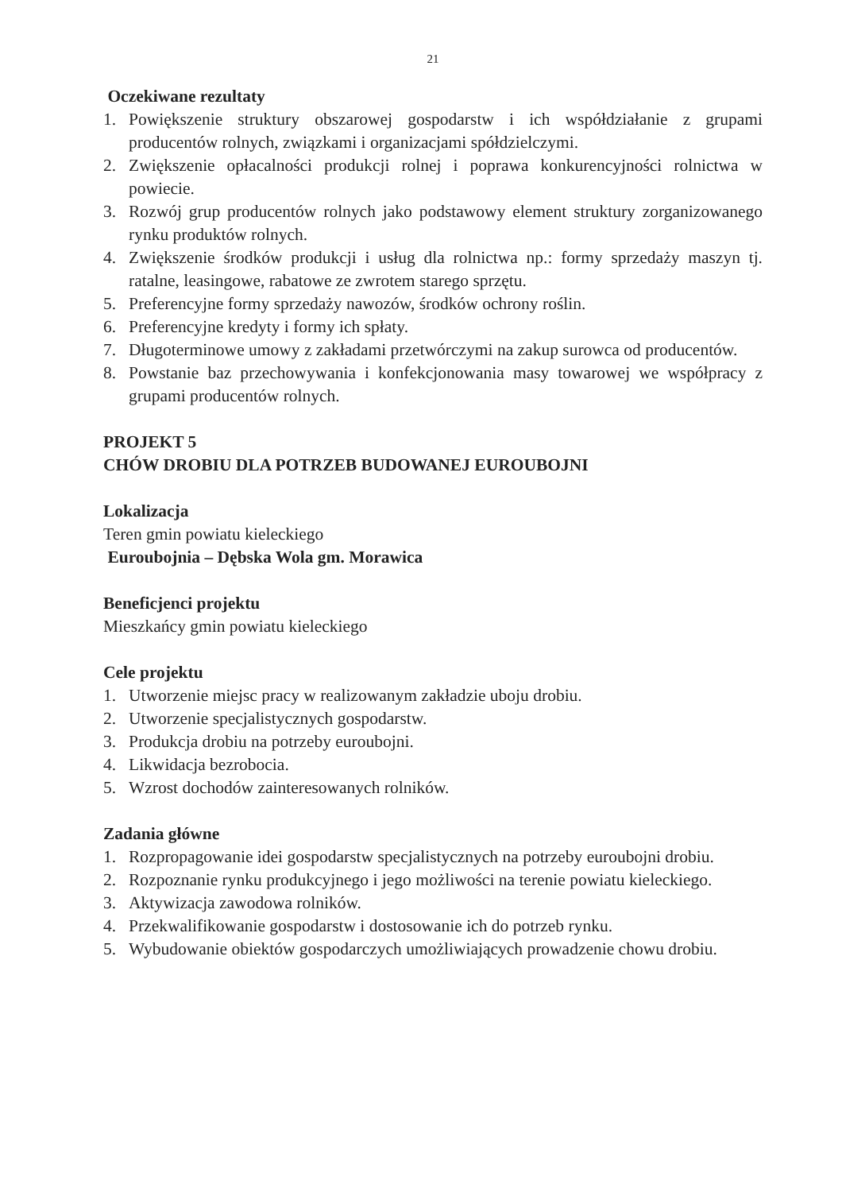21
Oczekiwane rezultaty
1. Powiększenie struktury obszarowej gospodarstw i ich współdziałanie z grupami producentów rolnych, związkami i organizacjami spółdzielczymi.
2. Zwiększenie opłacalności produkcji rolnej i poprawa konkurencyjności rolnictwa w powiecie.
3. Rozwój grup producentów rolnych jako podstawowy element struktury zorganizowanego rynku produktów rolnych.
4. Zwiększenie środków produkcji i usług dla rolnictwa np.: formy sprzedaży maszyn tj. ratalne, leasingowe, rabatowe ze zwrotem starego sprzętu.
5. Preferencyjne formy sprzedaży nawozów, środków ochrony roślin.
6. Preferencyjne kredyty i formy ich spłaty.
7. Długoterminowe umowy z zakładami przetwórczymi na zakup surowca od producentów.
8. Powstanie baz przechowywania i konfekcjonowania masy towarowej we współpracy z grupami producentów rolnych.
PROJEKT 5
CHÓW DROBIU DLA POTRZEB BUDOWANEJ EUROUBOJNI
Lokalizacja
Teren gmin powiatu kieleckiego
Euroubojnia – Dębska Wola gm. Morawica
Beneficjenci projektu
Mieszkańcy gmin powiatu kieleckiego
Cele projektu
1. Utworzenie miejsc pracy w realizowanym zakładzie uboju drobiu.
2. Utworzenie specjalistycznych gospodarstw.
3. Produkcja drobiu na potrzeby euroubojni.
4. Likwidacja bezrobocia.
5. Wzrost dochodów zainteresowanych rolników.
Zadania główne
1. Rozpropagowanie idei gospodarstw specjalistycznych na potrzeby euroubojni drobiu.
2. Rozpoznanie rynku produkcyjnego i jego możliwości na terenie powiatu kieleckiego.
3. Aktywizacja zawodowa rolników.
4. Przekwalifikowanie gospodarstw i dostosowanie ich do potrzeb rynku.
5. Wybudowanie obiektów gospodarczych umożliwiających prowadzenie chowu drobiu.